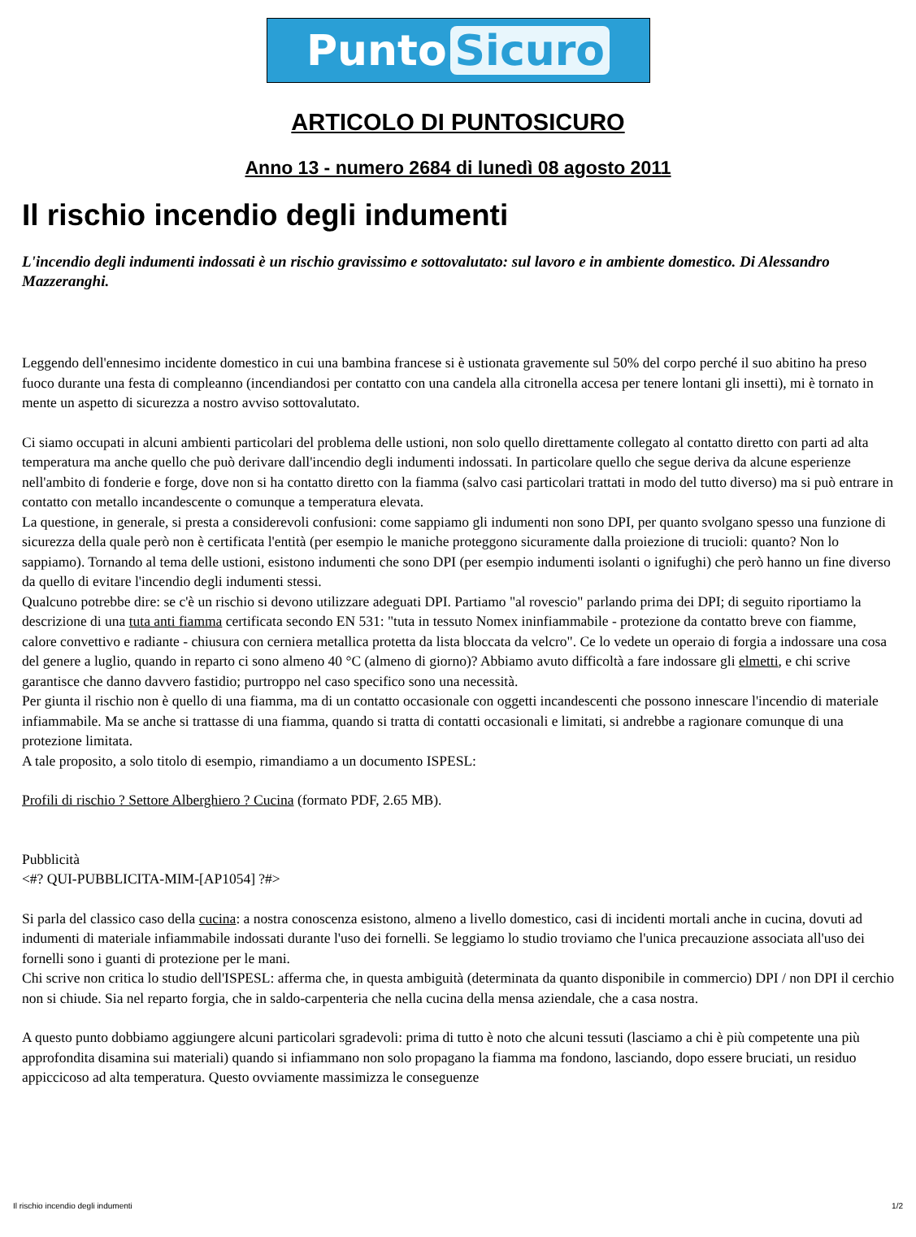Punto Sicuro
ARTICOLO DI PUNTOSICURO
Anno 13 - numero 2684 di lunedì 08 agosto 2011
Il rischio incendio degli indumenti
L'incendio degli indumenti indossati è un rischio gravissimo e sottovalutato: sul lavoro e in ambiente domestico. Di Alessandro Mazzeranghi.
Leggendo dell'ennesimo incidente domestico in cui una bambina francese si è ustionata gravemente sul 50% del corpo perché il suo abitino ha preso fuoco durante una festa di compleanno (incendiandosi per contatto con una candela alla citronella accesa per tenere lontani gli insetti), mi è tornato in mente un aspetto di sicurezza a nostro avviso sottovalutato.
Ci siamo occupati in alcuni ambienti particolari del problema delle ustioni, non solo quello direttamente collegato al contatto diretto con parti ad alta temperatura ma anche quello che può derivare dall'incendio degli indumenti indossati. In particolare quello che segue deriva da alcune esperienze nell'ambito di fonderie e forge, dove non si ha contatto diretto con la fiamma (salvo casi particolari trattati in modo del tutto diverso) ma si può entrare in contatto con metallo incandescente o comunque a temperatura elevata.
La questione, in generale, si presta a considerevoli confusioni: come sappiamo gli indumenti non sono DPI, per quanto svolgano spesso una funzione di sicurezza della quale però non è certificata l'entità (per esempio le maniche proteggono sicuramente dalla proiezione di trucioli: quanto? Non lo sappiamo). Tornando al tema delle ustioni, esistono indumenti che sono DPI (per esempio indumenti isolanti o ignifughi) che però hanno un fine diverso da quello di evitare l'incendio degli indumenti stessi.
Qualcuno potrebbe dire: se c'è un rischio si devono utilizzare adeguati DPI. Partiamo "al rovescio" parlando prima dei DPI; di seguito riportiamo la descrizione di una tuta anti fiamma certificata secondo EN 531: "tuta in tessuto Nomex ininfiammabile - protezione da contatto breve con fiamme, calore convettivo e radiante - chiusura con cerniera metallica protetta da lista bloccata da velcro". Ce lo vedete un operaio di forgia a indossare una cosa del genere a luglio, quando in reparto ci sono almeno 40 °C (almeno di giorno)? Abbiamo avuto difficoltà a fare indossare gli elmetti, e chi scrive garantisce che danno davvero fastidio; purtroppo nel caso specifico sono una necessità.
Per giunta il rischio non è quello di una fiamma, ma di un contatto occasionale con oggetti incandescenti che possono innescare l'incendio di materiale infiammabile. Ma se anche si trattasse di una fiamma, quando si tratta di contatti occasionali e limitati, si andrebbe a ragionare comunque di una protezione limitata.
A tale proposito, a solo titolo di esempio, rimandiamo a un documento ISPESL:
Profili di rischio ? Settore Alberghiero ? Cucina (formato PDF, 2.65 MB).
Pubblicità
<#? QUI-PUBBLICITA-MIM-[AP1054] ?#>
Si parla del classico caso della cucina: a nostra conoscenza esistono, almeno a livello domestico, casi di incidenti mortali anche in cucina, dovuti ad indumenti di materiale infiammabile indossati durante l'uso dei fornelli. Se leggiamo lo studio troviamo che l'unica precauzione associata all'uso dei fornelli sono i guanti di protezione per le mani.
Chi scrive non critica lo studio dell'ISPESL: afferma che, in questa ambiguità (determinata da quanto disponibile in commercio) DPI / non DPI il cerchio non si chiude. Sia nel reparto forgia, che in saldo-carpenteria che nella cucina della mensa aziendale, che a casa nostra.
A questo punto dobbiamo aggiungere alcuni particolari sgradevoli: prima di tutto è noto che alcuni tessuti (lasciamo a chi è più competente una più approfondita disamina sui materiali) quando si infiammano non solo propagano la fiamma ma fondono, lasciando, dopo essere bruciati, un residuo appiccicoso ad alta temperatura. Questo ovviamente massimizza le conseguenze
Il rischio incendio degli indumenti 1/2